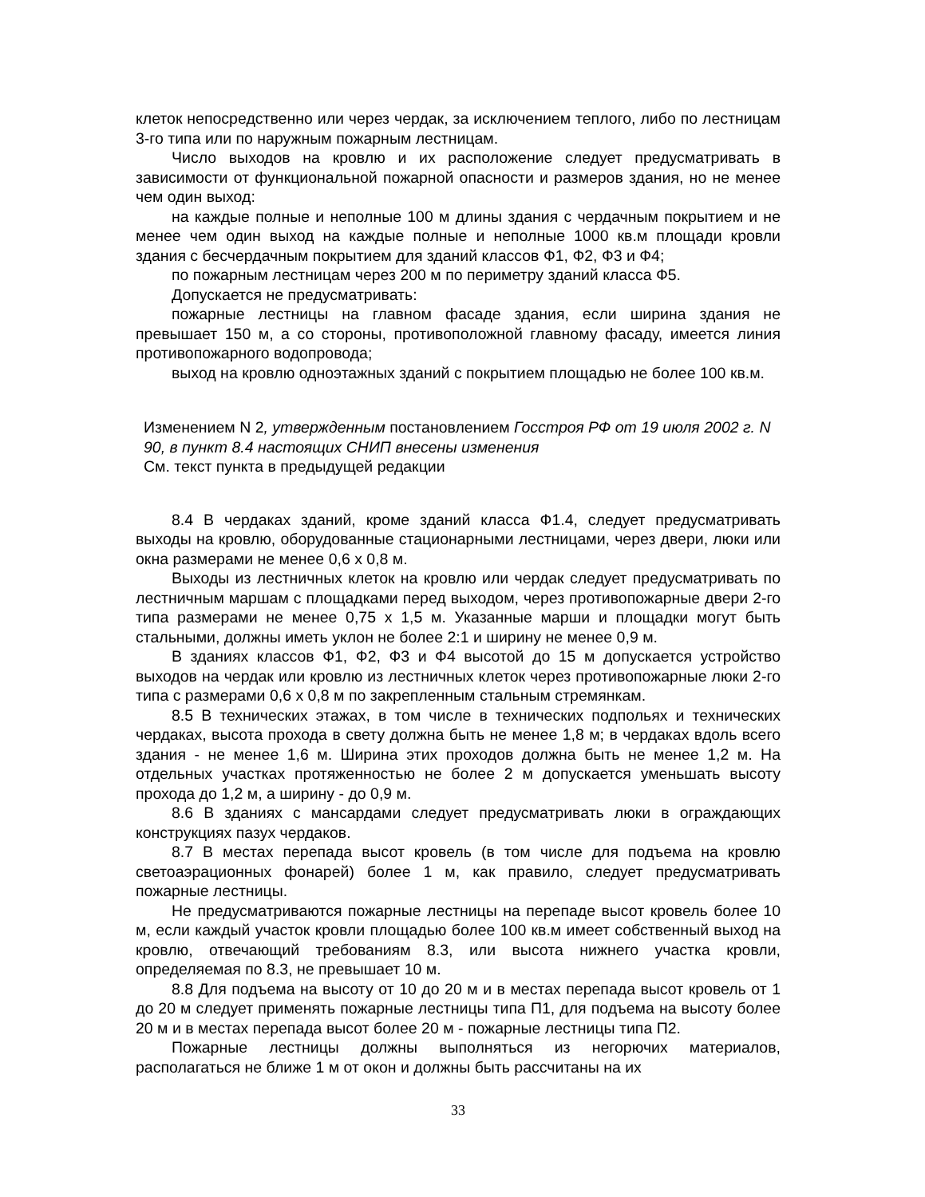клеток непосредственно или через чердак, за исключением теплого, либо по лестницам 3-го типа или по наружным пожарным лестницам.
Число выходов на кровлю и их расположение следует предусматривать в зависимости от функциональной пожарной опасности и размеров здания, но не менее чем один выход:
на каждые полные и неполные 100 м длины здания с чердачным покрытием и не менее чем один выход на каждые полные и неполные 1000 кв.м площади кровли здания с бесчердачным покрытием для зданий классов Ф1, Ф2, Ф3 и Ф4;
по пожарным лестницам через 200 м по периметру зданий класса Ф5.
Допускается не предусматривать:
пожарные лестницы на главном фасаде здания, если ширина здания не превышает 150 м, а со стороны, противоположной главному фасаду, имеется линия противопожарного водопровода;
выход на кровлю одноэтажных зданий с покрытием площадью не более 100 кв.м.
Изменением N 2, утвержденным постановлением Госстроя РФ от 19 июля 2002 г. N 90, в пункт 8.4 настоящих СНИП внесены изменения
См. текст пункта в предыдущей редакции
8.4 В чердаках зданий, кроме зданий класса Ф1.4, следует предусматривать выходы на кровлю, оборудованные стационарными лестницами, через двери, люки или окна размерами не менее 0,6 х 0,8 м.
Выходы из лестничных клеток на кровлю или чердак следует предусматривать по лестничным маршам с площадками перед выходом, через противопожарные двери 2-го типа размерами не менее 0,75 х 1,5 м. Указанные марши и площадки могут быть стальными, должны иметь уклон не более 2:1 и ширину не менее 0,9 м.
В зданиях классов Ф1, Ф2, Ф3 и Ф4 высотой до 15 м допускается устройство выходов на чердак или кровлю из лестничных клеток через противопожарные люки 2-го типа с размерами 0,6 х 0,8 м по закрепленным стальным стремянкам.
8.5 В технических этажах, в том числе в технических подпольях и технических чердаках, высота прохода в свету должна быть не менее 1,8 м; в чердаках вдоль всего здания - не менее 1,6 м. Ширина этих проходов должна быть не менее 1,2 м. На отдельных участках протяженностью не более 2 м допускается уменьшать высоту прохода до 1,2 м, а ширину - до 0,9 м.
8.6 В зданиях с мансардами следует предусматривать люки в ограждающих конструкциях пазух чердаков.
8.7 В местах перепада высот кровель (в том числе для подъема на кровлю светоаэрационных фонарей) более 1 м, как правило, следует предусматривать пожарные лестницы.
Не предусматриваются пожарные лестницы на перепаде высот кровель более 10 м, если каждый участок кровли площадью более 100 кв.м имеет собственный выход на кровлю, отвечающий требованиям 8.3, или высота нижнего участка кровли, определяемая по 8.3, не превышает 10 м.
8.8 Для подъема на высоту от 10 до 20 м и в местах перепада высот кровель от 1 до 20 м следует применять пожарные лестницы типа П1, для подъема на высоту более 20 м и в местах перепада высот более 20 м - пожарные лестницы типа П2.
Пожарные лестницы должны выполняться из негорючих материалов, располагаться не ближе 1 м от окон и должны быть рассчитаны на их
33